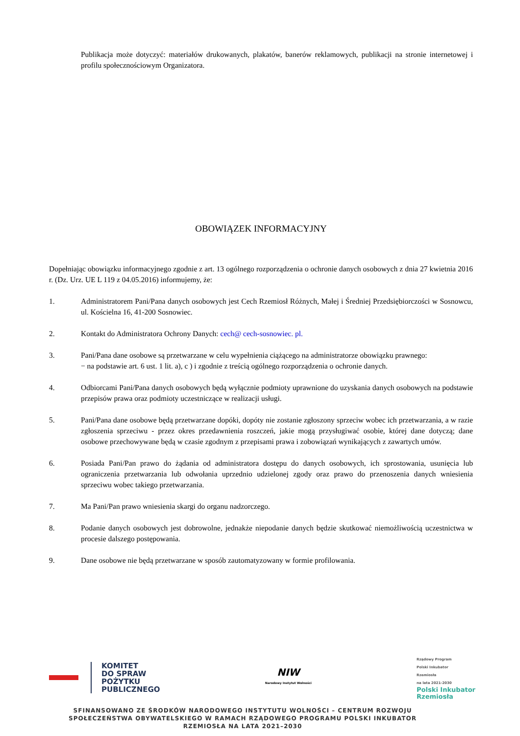Publikacja może dotyczyć: materiałów drukowanych, plakatów, banerów reklamowych, publikacji na stronie internetowej i profilu społecznościowym Organizatora.
OBOWIĄZEK INFORMACYJNY
Dopełniając obowiązku informacyjnego zgodnie z art. 13 ogólnego rozporządzenia o ochronie danych osobowych z dnia 27 kwietnia 2016 r. (Dz. Urz. UE L 119 z 04.05.2016) informujemy, że:
1. Administratorem Pani/Pana danych osobowych jest Cech Rzemiosł Różnych, Małej i Średniej Przedsiębiorczości w Sosnowcu, ul. Kościelna 16, 41-200 Sosnowiec.
2. Kontakt do Administratora Ochrony Danych: cech@ cech-sosnowiec. pl.
3. Pani/Pana dane osobowe są przetwarzane w celu wypełnienia ciążącego na administratorze obowiązku prawnego:
− na podstawie art. 6 ust. 1 lit. a), c ) i zgodnie z treścią ogólnego rozporządzenia o ochronie danych.
4. Odbiorcami Pani/Pana danych osobowych będą wyłącznie podmioty uprawnione do uzyskania danych osobowych na podstawie przepisów prawa oraz podmioty uczestniczące w realizacji usługi.
5. Pani/Pana dane osobowe będą przetwarzane dopóki, dopóty nie zostanie zgłoszony sprzeciw wobec ich przetwarzania, a w razie zgłoszenia sprzeciwu - przez okres przedawnienia roszczeń, jakie mogą przysługiwać osobie, której dane dotyczą; dane osobowe przechowywane będą w czasie zgodnym z przepisami prawa i zobowiązań wynikających z zawartych umów.
6. Posiada Pani/Pan prawo do żądania od administratora dostępu do danych osobowych, ich sprostowania, usunięcia lub ograniczenia przetwarzania lub odwołania uprzednio udzielonej zgody oraz prawo do przenoszenia danych wniesienia sprzeciwu wobec takiego przetwarzania.
7. Ma Pani/Pan prawo wniesienia skargi do organu nadzorczego.
8. Podanie danych osobowych jest dobrowolne, jednakże niepodanie danych będzie skutkować niemożliwością uczestnictwa w procesie dalszego postępowania.
9. Dane osobowe nie będą przetwarzane w sposób zautomatyzowany w formie profilowania.
KOMITET
DO SPRAW
POŻYTKU
PUBLICZNEGO
NIW
Narodowy Instytut Wolności
Rządowy Program
Polski Inkubator
Rzemiosła
na lata 2021-2030
Polski Inkubator
Rzemiosła
SFINANSOWANO ZE ŚRODKÓW NARODOWEGO INSTYTUTU WOLNOŚCI – CENTRUM ROZWOJU SPOŁECZEŃSTWA OBYWATELSKIEGO W RAMACH RZĄDOWEGO PROGRAMU POLSKI INKUBATOR RZEMIOSŁA NA LATA 2021–2030